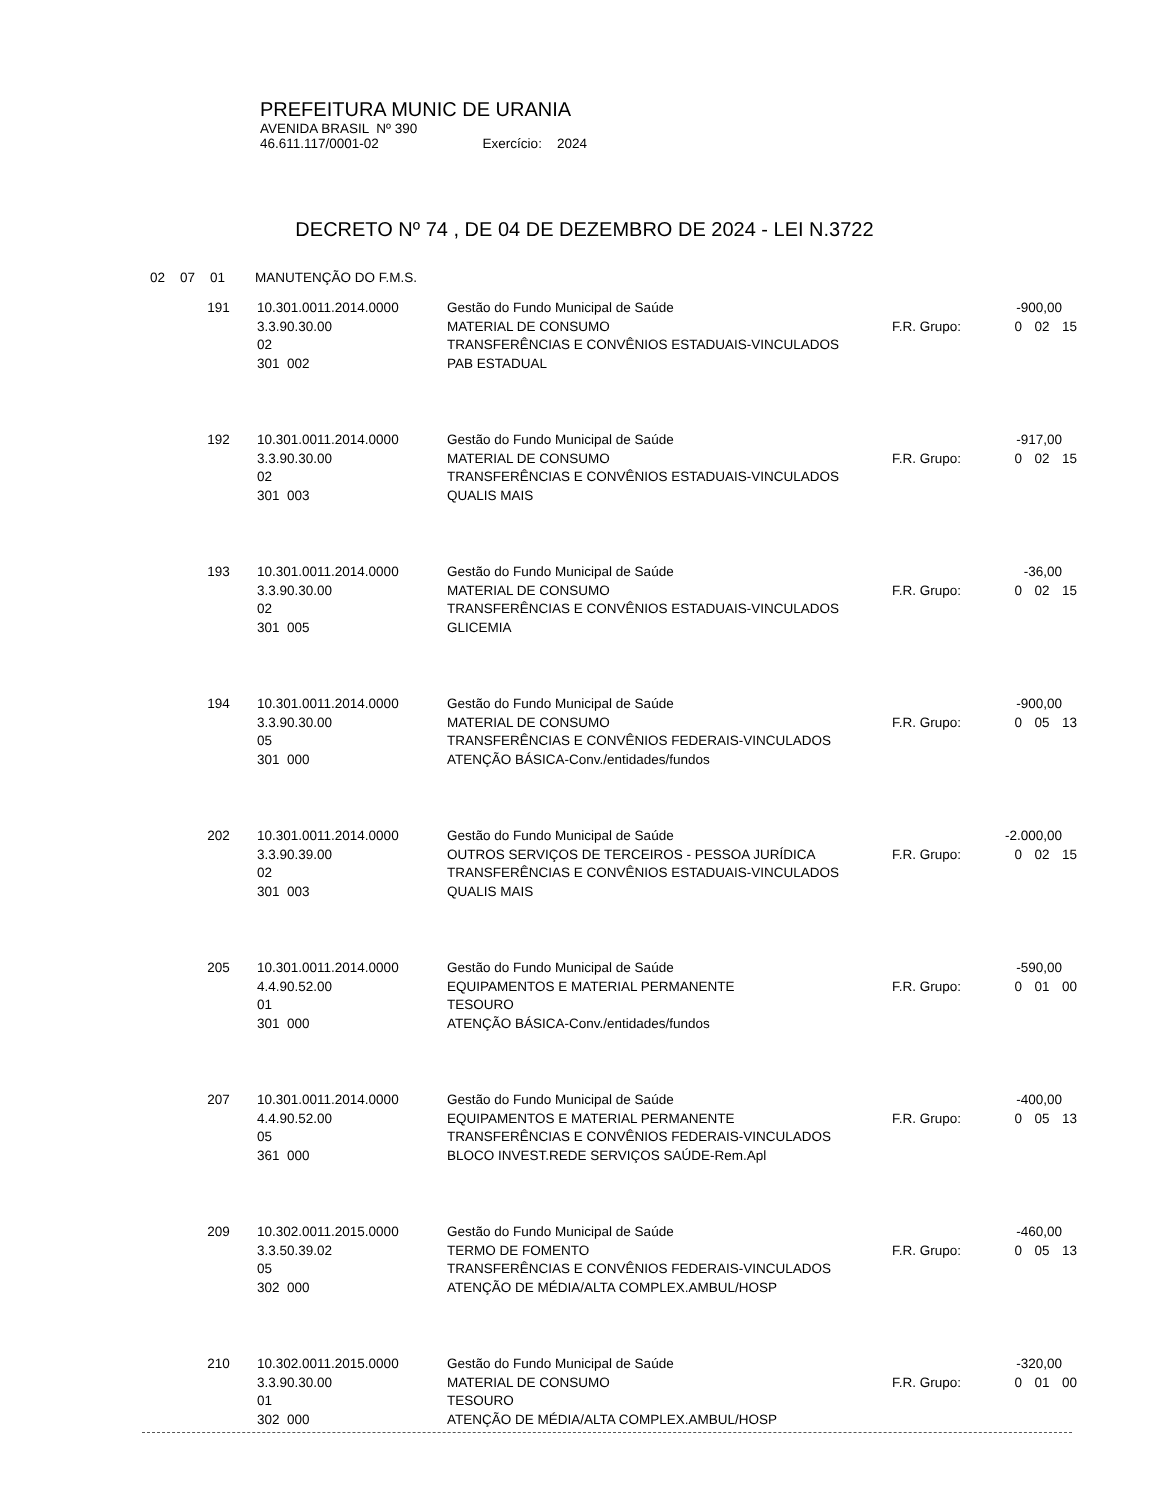PREFEITURA MUNIC DE URANIA
AVENIDA BRASIL Nº 390
46.611.117/0001-02 Exercício: 2024
DECRETO Nº 74 , DE 04 DE DEZEMBRO DE 2024 - LEI N.3722
02 07 01 MANUTENÇÃO DO F.M.S.
| 191 | 10.301.0011.2014.0000 | Gestão do Fundo Municipal de Saúde | | -900,00 | | |
| | 3.3.90.30.00 | MATERIAL DE CONSUMO | F.R. Grupo: | 0 | 02 | 15 |
| | 02 | TRANSFERÊNCIAS E CONVÊNIOS ESTADUAIS-VINCULADOS | | | | |
| | 301 002 | PAB ESTADUAL | | | | |
| 192 | 10.301.0011.2014.0000 | Gestão do Fundo Municipal de Saúde | | -917,00 | | |
| | 3.3.90.30.00 | MATERIAL DE CONSUMO | F.R. Grupo: | 0 | 02 | 15 |
| | 02 | TRANSFERÊNCIAS E CONVÊNIOS ESTADUAIS-VINCULADOS | | | | |
| | 301 003 | QUALIS MAIS | | | | |
| 193 | 10.301.0011.2014.0000 | Gestão do Fundo Municipal de Saúde | | -36,00 | | |
| | 3.3.90.30.00 | MATERIAL DE CONSUMO | F.R. Grupo: | 0 | 02 | 15 |
| | 02 | TRANSFERÊNCIAS E CONVÊNIOS ESTADUAIS-VINCULADOS | | | | |
| | 301 005 | GLICEMIA | | | | |
| 194 | 10.301.0011.2014.0000 | Gestão do Fundo Municipal de Saúde | | -900,00 | | |
| | 3.3.90.30.00 | MATERIAL DE CONSUMO | F.R. Grupo: | 0 | 05 | 13 |
| | 05 | TRANSFERÊNCIAS E CONVÊNIOS FEDERAIS-VINCULADOS | | | | |
| | 301 000 | ATENÇÃO BÁSICA-Conv./entidades/fundos | | | | |
| 202 | 10.301.0011.2014.0000 | Gestão do Fundo Municipal de Saúde | | -2.000,00 | | |
| | 3.3.90.39.00 | OUTROS SERVIÇOS DE TERCEIROS - PESSOA JURÍDICA | F.R. Grupo: | 0 | 02 | 15 |
| | 02 | TRANSFERÊNCIAS E CONVÊNIOS ESTADUAIS-VINCULADOS | | | | |
| | 301 003 | QUALIS MAIS | | | | |
| 205 | 10.301.0011.2014.0000 | Gestão do Fundo Municipal de Saúde | | -590,00 | | |
| | 4.4.90.52.00 | EQUIPAMENTOS E MATERIAL PERMANENTE | F.R. Grupo: | 0 | 01 | 00 |
| | 01 | TESOURO | | | | |
| | 301 000 | ATENÇÃO BÁSICA-Conv./entidades/fundos | | | | |
| 207 | 10.301.0011.2014.0000 | Gestão do Fundo Municipal de Saúde | | -400,00 | | |
| | 4.4.90.52.00 | EQUIPAMENTOS E MATERIAL PERMANENTE | F.R. Grupo: | 0 | 05 | 13 |
| | 05 | TRANSFERÊNCIAS E CONVÊNIOS FEDERAIS-VINCULADOS | | | | |
| | 361 000 | BLOCO INVEST.REDE SERVIÇOS SAÚDE-Rem.Apl | | | | |
| 209 | 10.302.0011.2015.0000 | Gestão do Fundo Municipal de Saúde | | -460,00 | | |
| | 3.3.50.39.02 | TERMO DE FOMENTO | F.R. Grupo: | 0 | 05 | 13 |
| | 05 | TRANSFERÊNCIAS E CONVÊNIOS FEDERAIS-VINCULADOS | | | | |
| | 302 000 | ATENÇÃO DE MÉDIA/ALTA COMPLEX.AMBUL/HOSP | | | | |
| 210 | 10.302.0011.2015.0000 | Gestão do Fundo Municipal de Saúde | | -320,00 | | |
| | 3.3.90.30.00 | MATERIAL DE CONSUMO | F.R. Grupo: | 0 | 01 | 00 |
| | 01 | TESOURO | | | | |
| | 302 000 | ATENÇÃO DE MÉDIA/ALTA COMPLEX.AMBUL/HOSP | | | | |